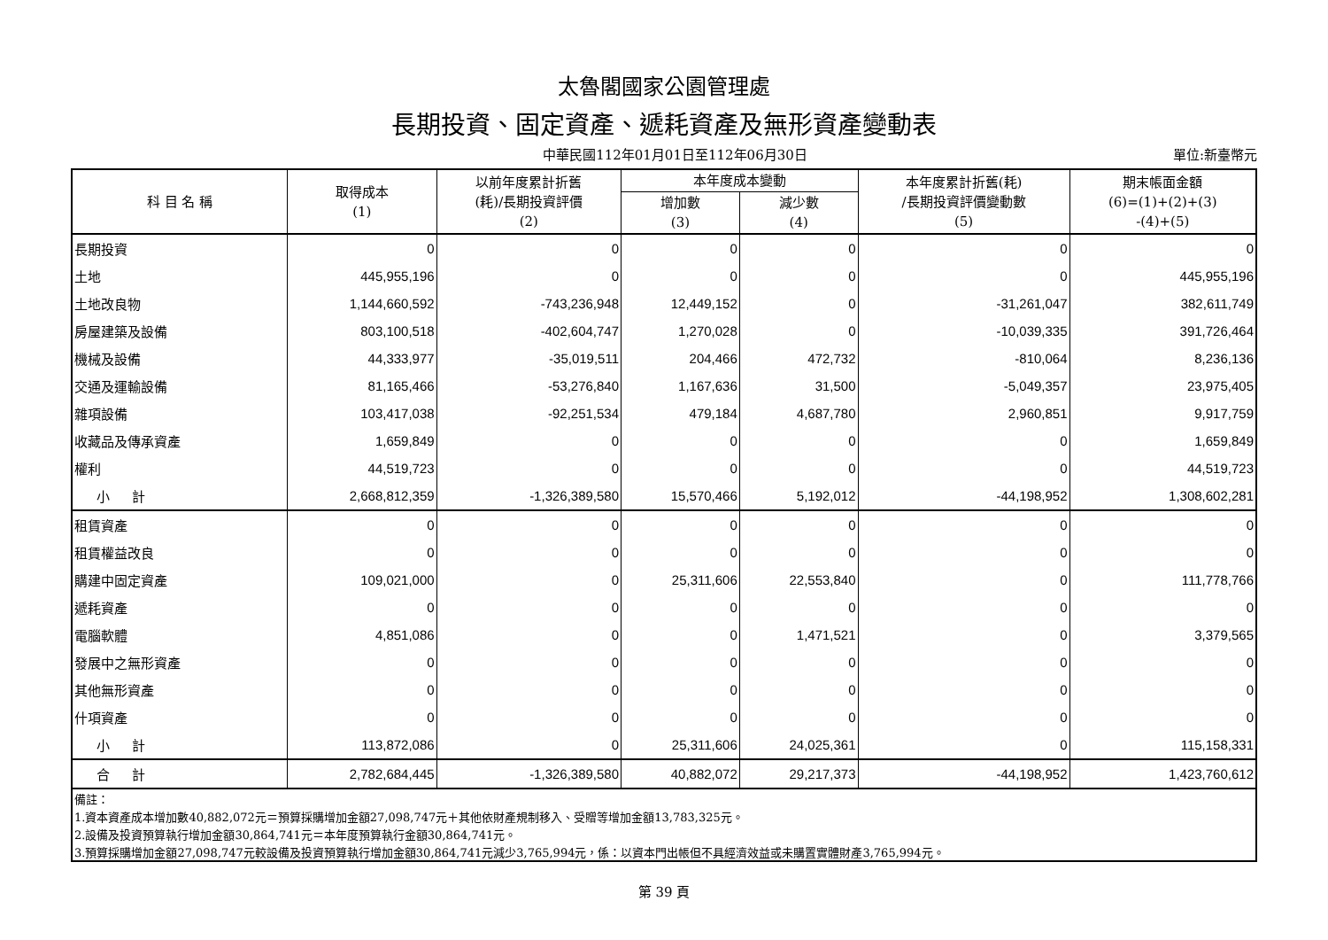太魯閣國家公園管理處
長期投資、固定資產、遞耗資產及無形資產變動表
中華民國112年01月01日至112年06月30日
單位:新臺幣元
| 科 目 名 稱 | 取得成本 (1) | 以前年度累計折舊 (耗)/長期投資評價 (2) | 本年度成本變動 | | 本年度累計折舊(耗) /長期投資評價變動數 (5) | 期末帳面金額 (6)=(1)+(2)+(3) -(4)+(5) |
| --- | --- | --- | --- | --- | --- | --- |
| | | | 增加數 (3) | 減少數 (4) | | |
| 長期投資 | 0 | 0 | 0 | 0 | 0 | 0 |
| 土地 | 445,955,196 | 0 | 0 | 0 | 0 | 445,955,196 |
| 土地改良物 | 1,144,660,592 | -743,236,948 | 12,449,152 | 0 | -31,261,047 | 382,611,749 |
| 房屋建築及設備 | 803,100,518 | -402,604,747 | 1,270,028 | 0 | -10,039,335 | 391,726,464 |
| 機械及設備 | 44,333,977 | -35,019,511 | 204,466 | 472,732 | -810,064 | 8,236,136 |
| 交通及運輸設備 | 81,165,466 | -53,276,840 | 1,167,636 | 31,500 | -5,049,357 | 23,975,405 |
| 雜項設備 | 103,417,038 | -92,251,534 | 479,184 | 4,687,780 | 2,960,851 | 9,917,759 |
| 收藏品及傳承資產 | 1,659,849 | 0 | 0 | 0 | 0 | 1,659,849 |
| 權利 | 44,519,723 | 0 | 0 | 0 | 0 | 44,519,723 |
| 小 計 | 2,668,812,359 | -1,326,389,580 | 15,570,466 | 5,192,012 | -44,198,952 | 1,308,602,281 |
| 租賃資產 | 0 | 0 | 0 | 0 | 0 | 0 |
| 租賃權益改良 | 0 | 0 | 0 | 0 | 0 | 0 |
| 購建中固定資產 | 109,021,000 | 0 | 25,311,606 | 22,553,840 | 0 | 111,778,766 |
| 遞耗資產 | 0 | 0 | 0 | 0 | 0 | 0 |
| 電腦軟體 | 4,851,086 | 0 | 0 | 1,471,521 | 0 | 3,379,565 |
| 發展中之無形資產 | 0 | 0 | 0 | 0 | 0 | 0 |
| 其他無形資產 | 0 | 0 | 0 | 0 | 0 | 0 |
| 什項資產 | 0 | 0 | 0 | 0 | 0 | 0 |
| 小 計 | 113,872,086 | 0 | 25,311,606 | 24,025,361 | 0 | 115,158,331 |
| 合 計 | 2,782,684,445 | -1,326,389,580 | 40,882,072 | 29,217,373 | -44,198,952 | 1,423,760,612 |
| 備註： | | | | | | |
| 1.資本資產成本增加數40,882,072元＝預算採購增加金額27,098,747元＋其他依財產規制移入、受贈等增加金額13,783,325元。 | | | | | | |
| 2.設備及投資預算執行增加金額30,864,741元＝本年度預算執行金額30,864,741元。 | | | | | | |
| 3.預算採購增加金額27,098,747元較設備及投資預算執行增加金額30,864,741元減少3,765,994元，係：以資本門出帳但不具經濟效益或未購置實體財產3,765,994元。 | | | | | | |
第 39 頁